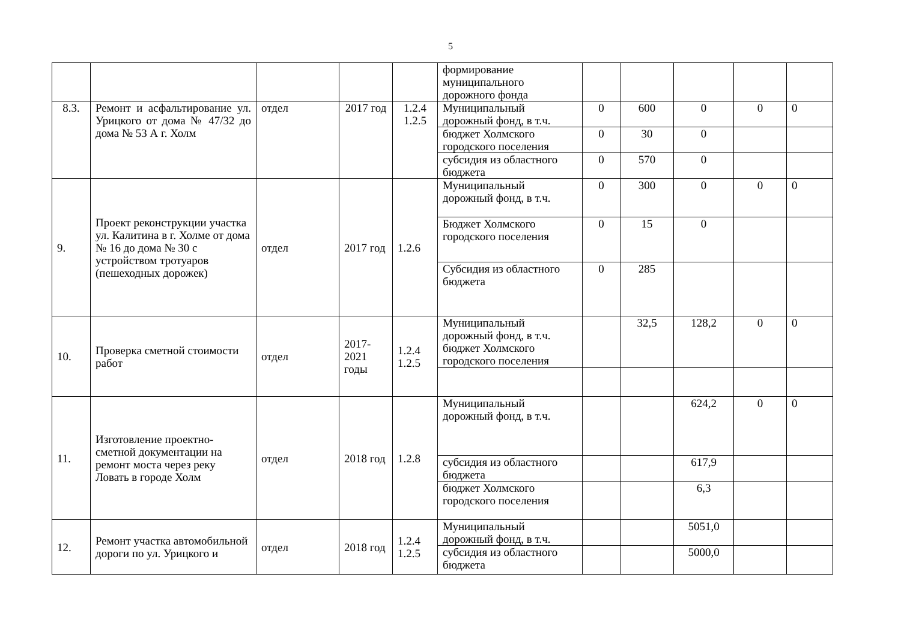5
| | | | | | формирование муниципального дорожного фонда | | | | | |
| 8.3. | Ремонт и асфальтирование ул. Урицкого от дома № 47/32 до дома № 53 А г. Холм | отдел | 2017 год | 1.2.4 1.2.5 | Муниципальный дорожный фонд, в т.ч. | 0 | 600 | 0 | 0 | 0 |
| | | | | | бюджет Холмского городского поселения | 0 | 30 | 0 | | |
| | | | | | субсидия из областного бюджета | 0 | 570 | 0 | | |
| 9. | Проект реконструкции участка ул. Калитина в г. Холме от дома № 16 до дома № 30 с устройством тротуаров (пешеходных дорожек) | отдел | 2017 год | 1.2.6 | Муниципальный дорожный фонд, в т.ч. | 0 | 300 | 0 | 0 | 0 |
| | | | | | Бюджет Холмского городского поселения | 0 | 15 | 0 | | |
| | | | | | Субсидия из областного бюджета | 0 | 285 | | | |
| 10. | Проверка сметной стоимости работ | отдел | 2017-2021 годы | 1.2.4 1.2.5 | Муниципальный дорожный фонд, в т.ч. бюджет Холмского городского поселения | | 32,5 | 128,2 | 0 | 0 |
| 11. | Изготовление проектно-сметной документации на ремонт моста через реку Ловать в городе Холм | отдел | 2018 год | 1.2.8 | Муниципальный дорожный фонд, в т.ч. | | | 624,2 | 0 | 0 |
| | | | | | субсидия из областного бюджета | | | 617,9 | | |
| | | | | | бюджет Холмского городского поселения | | | 6,3 | | |
| 12. | Ремонт участка автомобильной дороги по ул. Урицкого и | отдел | 2018 год | 1.2.4 1.2.5 | Муниципальный дорожный фонд, в т.ч. | | | 5051,0 | | |
| | | | | | субсидия из областного бюджета | | | 5000,0 | | |